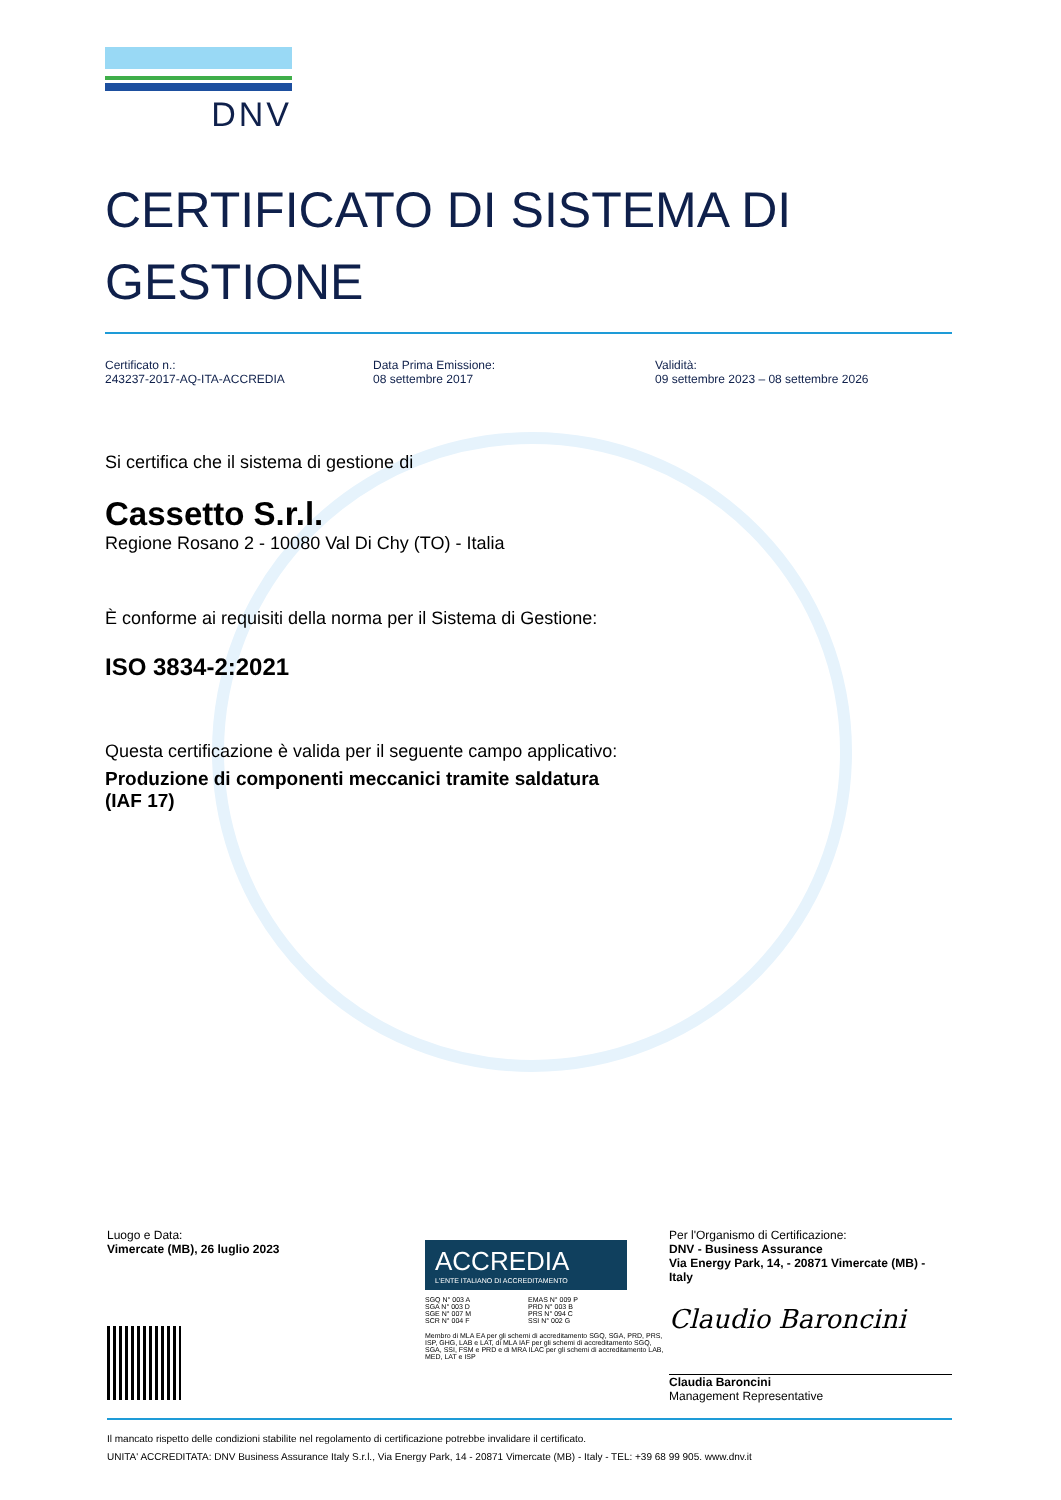DNV
CERTIFICATO DI SISTEMA DI
GESTIONE
Certificato n.:
243237-2017-AQ-ITA-ACCREDIA
Data Prima Emissione:
08 settembre 2017
Validità:
09 settembre 2023 – 08 settembre 2026
Si certifica che il sistema di gestione di
Cassetto S.r.l.
Regione Rosano 2 - 10080 Val Di Chy (TO) - Italia
È conforme ai requisiti della norma per il Sistema di Gestione:
ISO 3834-2:2021
Questa certificazione è valida per il seguente campo applicativo:
Produzione di componenti meccanici tramite saldatura
(IAF 17)
Luogo e Data:
Vimercate (MB), 26 luglio 2023
ACCREDIA
L'ENTE ITALIANO DI ACCREDITAMENTO
SGQ N° 003 A
SGA N° 003 D
SGE N° 007 M
SCR N° 004 F
EMAS N° 009 P
PRD N° 003 B
PRS N° 094 C
SSI N° 002 G
Membro di MLA EA per gli schemi di accreditamento SGQ, SGA, PRD, PRS, ISP, GHG, LAB e LAT, di MLA IAF per gli schemi di accreditamento SGQ, SGA, SSI, FSM e PRD e di MRA ILAC per gli schemi di accreditamento LAB, MED, LAT e ISP
Per l'Organismo di Certificazione:
DNV - Business Assurance
Via Energy Park, 14, - 20871 Vimercate (MB) - Italy
Claudio Baroncini
Claudia Baroncini
Management Representative
Il mancato rispetto delle condizioni stabilite nel regolamento di certificazione potrebbe invalidare il certificato.
UNITA' ACCREDITATA: DNV Business Assurance Italy S.r.l., Via Energy Park, 14 - 20871 Vimercate (MB) - Italy - TEL: +39 68 99 905. www.dnv.it